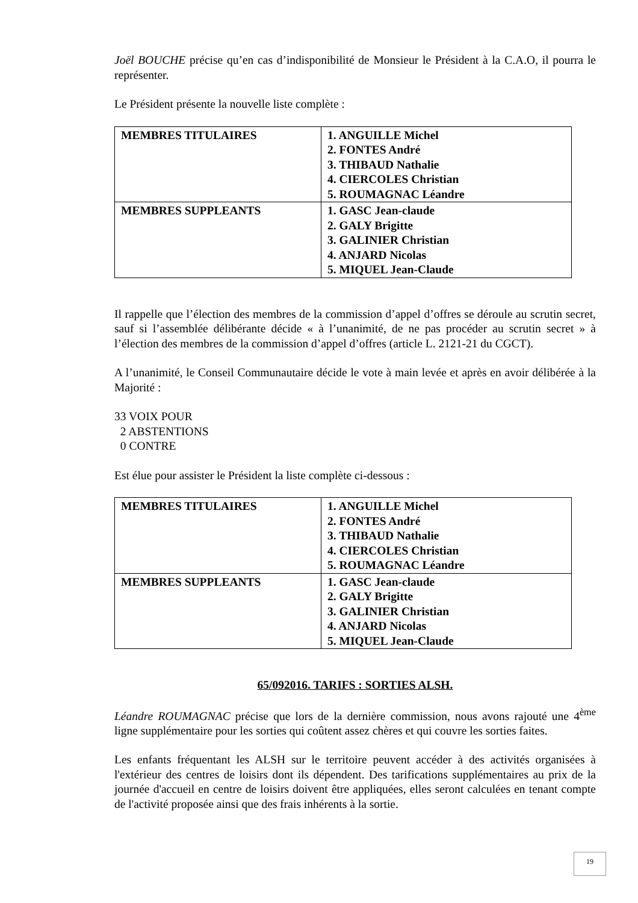Joël BOUCHE précise qu’en cas d’indisponibilité de Monsieur le Président à la C.A.O, il pourra le représenter.
Le Président présente la nouvelle liste complète :
| MEMBRES TITULAIRES | 1. ANGUILLE Michel 2. FONTES André 3. THIBAUD Nathalie 4. CIERCOLES Christian 5. ROUMAGNAC Léandre |
| MEMBRES SUPPLEANTS | 1. GASC Jean-claude 2. GALY Brigitte 3. GALINIER Christian 4. ANJARD Nicolas 5. MIQUEL Jean-Claude |
Il rappelle que l’élection des membres de la commission d’appel d’offres se déroule au scrutin secret, sauf si l’assemblée délibérante décide « à l’unanimité, de ne pas procéder au scrutin secret » à l’élection des membres de la commission d’appel d’offres (article L. 2121-21 du CGCT).
A l’unanimité, le Conseil Communautaire décide le vote à main levée et après en avoir délibérée à la Majorité :
33 VOIX POUR
2 ABSTENTIONS
0 CONTRE
Est élue pour assister le Président la liste complète ci-dessous :
| MEMBRES TITULAIRES | 1. ANGUILLE Michel 2. FONTES André 3. THIBAUD Nathalie 4. CIERCOLES Christian 5. ROUMAGNAC Léandre |
| MEMBRES SUPPLEANTS | 1. GASC Jean-claude 2. GALY Brigitte 3. GALINIER Christian 4. ANJARD Nicolas 5. MIQUEL Jean-Claude |
65/092016. TARIFS : SORTIES ALSH.
Léandre ROUMAGNAC précise que lors de la dernière commission, nous avons rajouté une 4<sup>ème</sup> ligne supplémentaire pour les sorties qui coûtent assez chères et qui couvre les sorties faites.
Les enfants fréquentant les ALSH sur le territoire peuvent accéder à des activités organisées à l'extérieur des centres de loisirs dont ils dépendent. Des tarifications supplémentaires au prix de la journée d'accueil en centre de loisirs doivent être appliquées, elles seront calculées en tenant compte de l'activité proposée ainsi que des frais inhérents à la sortie.
19